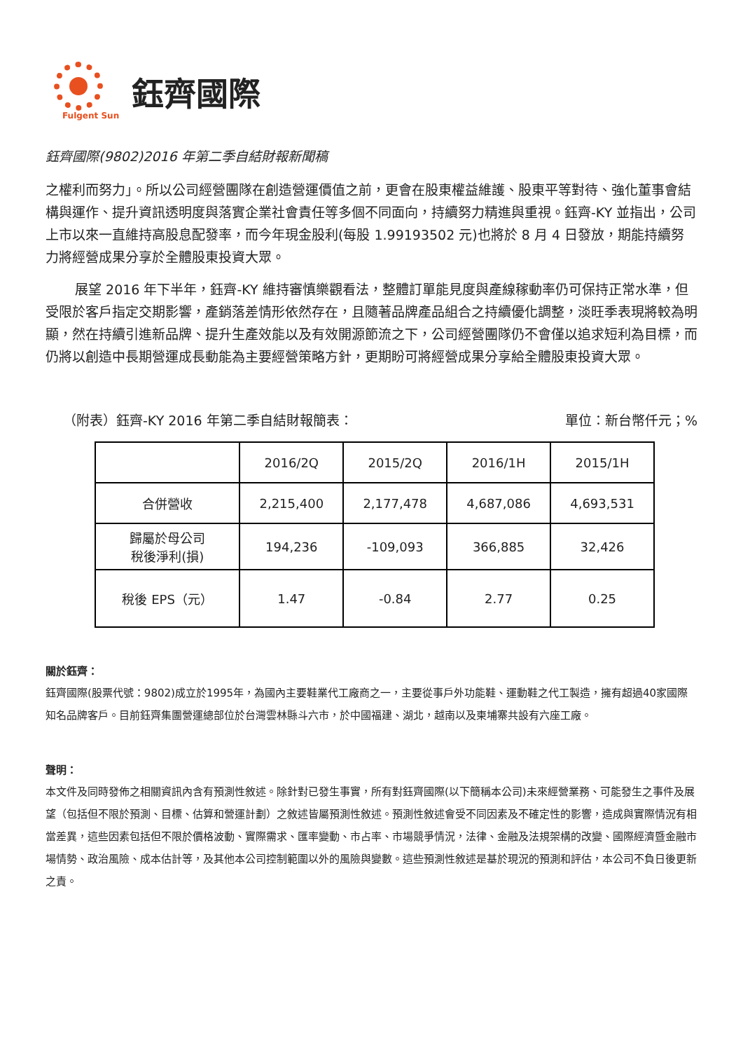Fulgent Sun
鈺齊國際
鈺齊國際(9802)2016 年第二季自結財報新聞稿
之權利而努力」。所以公司經營團隊在創造營運價值之前，更會在股東權益維護、股東平等對待、強化董事會結構與運作、提升資訊透明度與落實企業社會責任等多個不同面向，持續努力精進與重視。鈺齊-KY 並指出，公司上市以來一直維持高股息配發率，而今年現金股利(每股 1.99193502 元)也將於 8 月 4 日發放，期能持續努力將經營成果分享於全體股東投資大眾。
展望 2016 年下半年，鈺齊-KY 維持審慎樂觀看法，整體訂單能見度與產線稼動率仍可保持正常水準，但受限於客戶指定交期影響，產銷落差情形依然存在，且隨著品牌產品組合之持續優化調整，淡旺季表現將較為明顯，然在持續引進新品牌、提升生產效能以及有效開源節流之下，公司經營團隊仍不會僅以追求短利為目標，而仍將以創造中長期營運成長動能為主要經營策略方針，更期盼可將經營成果分享給全體股東投資大眾。
（附表）鈺齊-KY 2016 年第二季自結財報簡表： 單位：新台幣仟元；%
| | 2016/2Q | 2015/2Q | 2016/1H | 2015/1H |
| --- | --- | --- | --- | --- |
| 合併營收 | 2,215,400 | 2,177,478 | 4,687,086 | 4,693,531 |
| 歸屬於母公司 稅後淨利(損) | 194,236 | -109,093 | 366,885 | 32,426 |
| 稅後 EPS（元） | 1.47 | -0.84 | 2.77 | 0.25 |
關於鈺齊：
鈺齊國際(股票代號：9802)成立於1995年，為國內主要鞋業代工廠商之一，主要從事戶外功能鞋、運動鞋之代工製造，擁有超過40家國際知名品牌客戶。目前鈺齊集團營運總部位於台灣雲林縣斗六市，於中國福建、湖北，越南以及柬埔寨共設有六座工廠。
聲明：
本文件及同時發佈之相關資訊內含有預測性敘述。除針對已發生事實，所有對鈺齊國際(以下簡稱本公司)未來經營業務、可能發生之事件及展望（包括但不限於預測、目標、估算和營運計劃）之敘述皆屬預測性敘述。預測性敘述會受不同因素及不確定性的影響，造成與實際情況有相當差異，這些因素包括但不限於價格波動、實際需求、匯率變動、市占率、市場競爭情況，法律、金融及法規架構的改變、國際經濟暨金融市場情勢、政治風險、成本估計等，及其他本公司控制範圍以外的風險與變數。這些預測性敘述是基於現況的預測和評估，本公司不負日後更新之責。